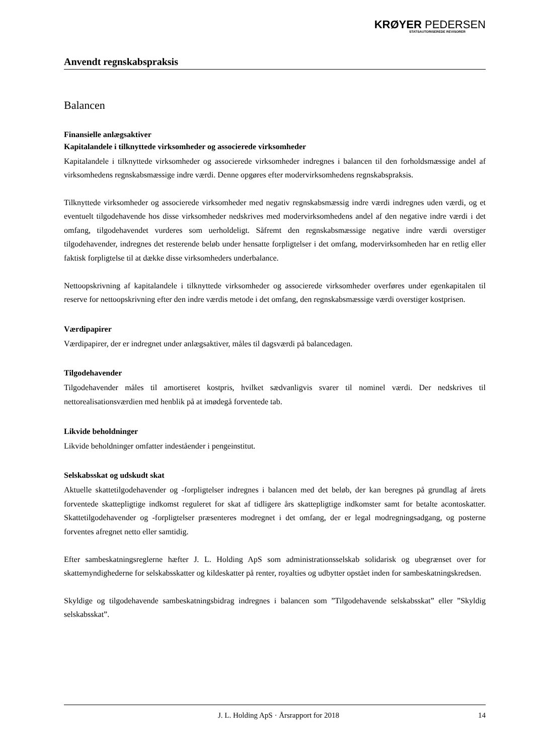KRØYER PEDERSEN
STATSAUTORISEREDE REVISORER
Anvendt regnskabspraksis
Balancen
Finansielle anlægsaktiver
Kapitalandele i tilknyttede virksomheder og associerede virksomheder
Kapitalandele i tilknyttede virksomheder og associerede virksomheder indregnes i balancen til den forholdsmæssige andel af virksomhedens regnskabsmæssige indre værdi. Denne opgøres efter modervirksomhedens regnskabspraksis.
Tilknyttede virksomheder og associerede virksomheder med negativ regnskabsmæssig indre værdi indregnes uden værdi, og et eventuelt tilgodehavende hos disse virksomheder nedskrives med modervirksomhedens andel af den negative indre værdi i det omfang, tilgodehavendet vurderes som uerholdeligt. Såfremt den regnskabsmæssige negative indre værdi overstiger tilgodehavender, indregnes det resterende beløb under hensatte forpligtelser i det omfang, modervirksomheden har en retlig eller faktisk forpligtelse til at dække disse virksomheders underbalance.
Nettoopskrivning af kapitalandele i tilknyttede virksomheder og associerede virksomheder overføres under egenkapitalen til reserve for nettoopskrivning efter den indre værdis metode i det omfang, den regnskabsmæssige værdi overstiger kostprisen.
Værdipapirer
Værdipapirer, der er indregnet under anlægsaktiver, måles til dagsværdi på balancedagen.
Tilgodehavender
Tilgodehavender måles til amortiseret kostpris, hvilket sædvanligvis svarer til nominel værdi. Der nedskrives til nettorealisationsværdien med henblik på at imødegå forventede tab.
Likvide beholdninger
Likvide beholdninger omfatter indeståender i pengeinstitut.
Selskabsskat og udskudt skat
Aktuelle skattetilgodehavender og -forpligtelser indregnes i balancen med det beløb, der kan beregnes på grundlag af årets forventede skattepligtige indkomst reguleret for skat af tidligere års skattepligtige indkomster samt for betalte acontoskatter. Skattetilgodehavender og -forpligtelser præsenteres modregnet i det omfang, der er legal modregningsadgang, og posterne forventes afregnet netto eller samtidig.
Efter sambeskatningsreglerne hæfter J. L. Holding ApS som administrationsselskab solidarisk og ubegrænset over for skattemyndighederne for selskabsskatter og kildeskatter på renter, royalties og udbytter opstået inden for sambeskatningskredsen.
Skyldige og tilgodehavende sambeskatningsbidrag indregnes i balancen som ”Tilgodehavende selskabsskat” eller ”Skyldig selskabsskat”.
J. L. Holding ApS · Årsrapport for 2018 14